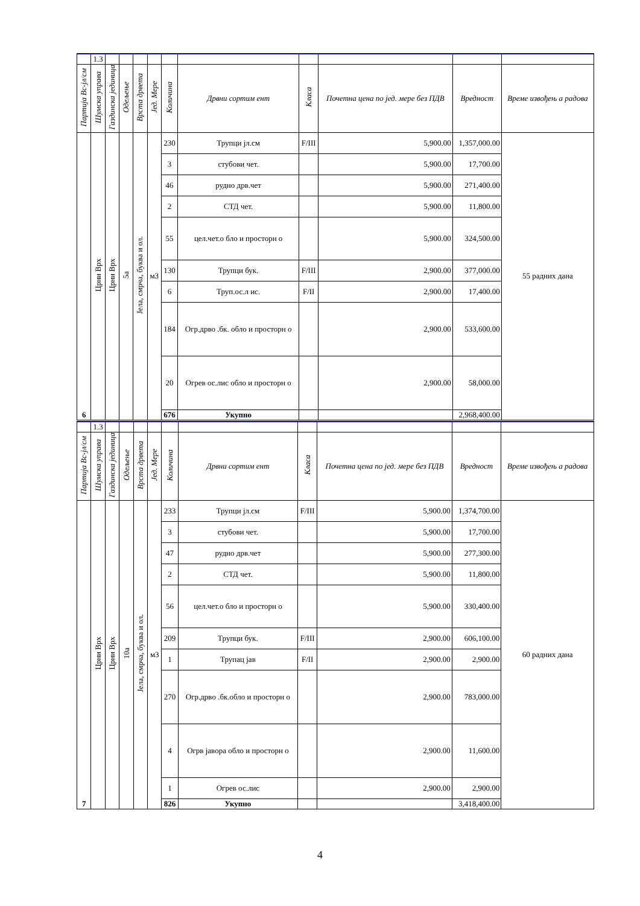| | 1.3 | | | | | | | | | | |
| Партија Вс-јл/см | Шумска управа | Газдинска јединица | Одељење | Врста дрвета | Јед. Мере | Количина | Дрвни сортим ент | Класа | Почетна цена по јед. мере без ПДВ | Вредност | Време извођењ а радова |
| 6 | Црни Врх | Црни Врх | 5а | Јела, смрча, буква и ол. | м3 | 230 | Трупци јл.см | F/III | 5,900.00 | 1,357,000.00 | 55 радних дана |
| | | | | | | 3 | стубови чет. | | 5,900.00 | 17,700.00 | |
| | | | | | | 46 | рудно дрв.чет | | 5,900.00 | 271,400.00 | |
| | | | | | | 2 | СТД чет. | | 5,900.00 | 11,800.00 | |
| | | | | | | 55 | цел.чет.о бло и просторн о | | 5,900.00 | 324,500.00 | |
| | | | | | | 130 | Трупци бук. | F/III | 2,900.00 | 377,000.00 | |
| | | | | | | 6 | Труп.ос.л ис. | F/II | 2,900.00 | 17,400.00 | |
| | | | | | | 184 | Огр.дрво .бк. обло и просторн о | | 2,900.00 | 533,600.00 | |
| | | | | | | 20 | Огрев ос.лис обло и просторн о | | 2,900.00 | 58,000.00 | |
| | | | | | | 676 | Укупно | | | 2,968,400.00 | |
| | 1.3 | | | | | | | | | | |
| Партија Вс-јл/см | Шумска управа | Газдинска јединица | Одељење | Врста дрвета | Јед. Мере | Количина | Дрвни сортим ент | Класа | Почетна цена по јед. мере без ПДВ | Вредност | Време извођењ а радова |
| 7 | Црни Врх | Црни Врх | 10а | Јела, смрча, буква и ол. | м3 | 233 | Трупци јл.см | F/III | 5,900.00 | 1,374,700.00 | 60 радних дана |
| | | | | | | 3 | стубови чет. | | 5,900.00 | 17,700.00 | |
| | | | | | | 47 | рудно дрв.чет | | 5,900.00 | 277,300.00 | |
| | | | | | | 2 | СТД чет. | | 5,900.00 | 11,800.00 | |
| | | | | | | 56 | цел.чет.о бло и просторн о | | 5,900.00 | 330,400.00 | |
| | | | | | | 209 | Трупци бук. | F/III | 2,900.00 | 606,100.00 | |
| | | | | | | 1 | Трупац јав | F/II | 2,900.00 | 2,900.00 | |
| | | | | | | 270 | Огр.дрво .бк.обло и просторн о | | 2,900.00 | 783,000.00 | |
| | | | | | | 4 | Огрв јавора обло и просторн о | | 2,900.00 | 11,600.00 | |
| | | | | | | 1 | Огрев ос.лис | | 2,900.00 | 2,900.00 | |
| | | | | | | 826 | Укупно | | | 3,418,400.00 | |
4